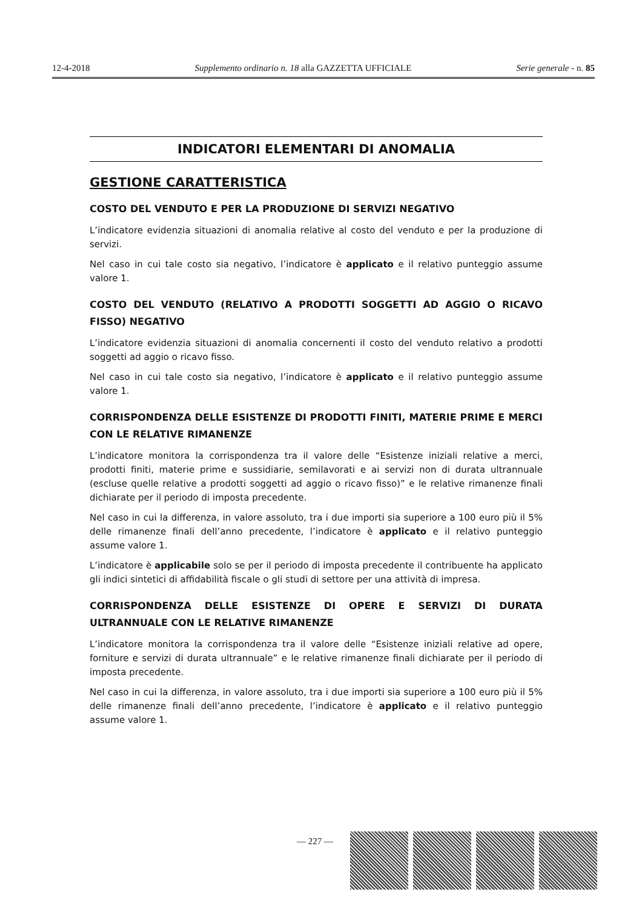12-4-2018 Supplemento ordinario n. 18 alla GAZZETTA UFFICIALE Serie generale - n. 85
INDICATORI ELEMENTARI DI ANOMALIA
GESTIONE CARATTERISTICA
COSTO DEL VENDUTO E PER LA PRODUZIONE DI SERVIZI NEGATIVO
L’indicatore evidenzia situazioni di anomalia relative al costo del venduto e per la produzione di servizi.
Nel caso in cui tale costo sia negativo, l’indicatore è applicato e il relativo punteggio assume valore 1.
COSTO DEL VENDUTO (RELATIVO A PRODOTTI SOGGETTI AD AGGIO O RICAVO FISSO) NEGATIVO
L’indicatore evidenzia situazioni di anomalia concernenti il costo del venduto relativo a prodotti soggetti ad aggio o ricavo fisso.
Nel caso in cui tale costo sia negativo, l’indicatore è applicato e il relativo punteggio assume valore 1.
CORRISPONDENZA DELLE ESISTENZE DI PRODOTTI FINITI, MATERIE PRIME E MERCI CON LE RELATIVE RIMANENZE
L’indicatore monitora la corrispondenza tra il valore delle “Esistenze iniziali relative a merci, prodotti finiti, materie prime e sussidiarie, semilavorati e ai servizi non di durata ultrannuale (escluse quelle relative a prodotti soggetti ad aggio o ricavo fisso)” e le relative rimanenze finali dichiarate per il periodo di imposta precedente.
Nel caso in cui la differenza, in valore assoluto, tra i due importi sia superiore a 100 euro più il 5% delle rimanenze finali dell’anno precedente, l’indicatore è applicato e il relativo punteggio assume valore 1.
L’indicatore è applicabile solo se per il periodo di imposta precedente il contribuente ha applicato gli indici sintetici di affidabilità fiscale o gli studi di settore per una attività di impresa.
CORRISPONDENZA DELLE ESISTENZE DI OPERE E SERVIZI DI DURATA ULTRANNUALE CON LE RELATIVE RIMANENZE
L’indicatore monitora la corrispondenza tra il valore delle “Esistenze iniziali relative ad opere, forniture e servizi di durata ultrannuale” e le relative rimanenze finali dichiarate per il periodo di imposta precedente.
Nel caso in cui la differenza, in valore assoluto, tra i due importi sia superiore a 100 euro più il 5% delle rimanenze finali dell’anno precedente, l’indicatore è applicato e il relativo punteggio assume valore 1.
— 227 —